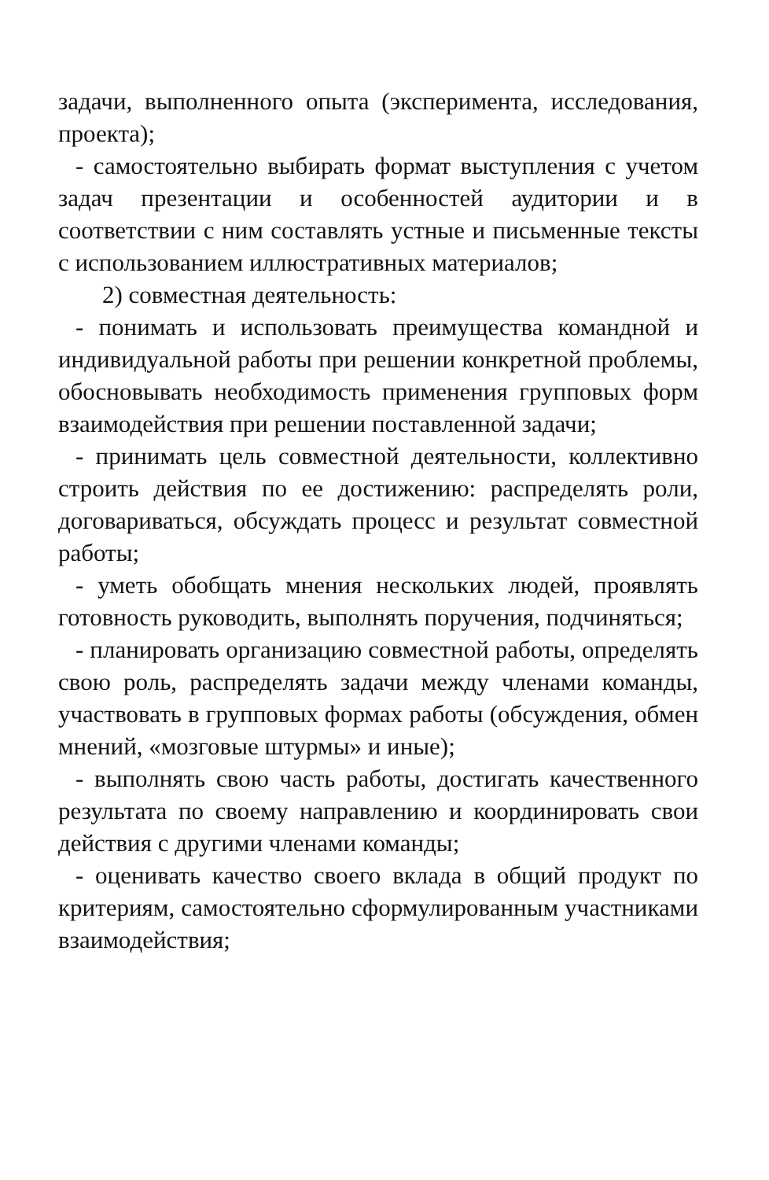задачи, выполненного опыта (эксперимента, исследования, проекта);
- самостоятельно выбирать формат выступления с учетом задач презентации и особенностей аудитории и в соответствии с ним составлять устные и письменные тексты с использованием иллюстративных материалов;
2) совместная деятельность:
- понимать и использовать преимущества командной и индивидуальной работы при решении конкретной проблемы, обосновывать необходимость применения групповых форм взаимодействия при решении поставленной задачи;
- принимать цель совместной деятельности, коллективно строить действия по ее достижению: распределять роли, договариваться, обсуждать процесс и результат совместной работы;
- уметь обобщать мнения нескольких людей, проявлять готовность руководить, выполнять поручения, подчиняться;
- планировать организацию совместной работы, определять свою роль, распределять задачи между членами команды, участвовать в групповых формах работы (обсуждения, обмен мнений, «мозговые штурмы» и иные);
- выполнять свою часть работы, достигать качественного результата по своему направлению и координировать свои действия с другими членами команды;
- оценивать качество своего вклада в общий продукт по критериям, самостоятельно сформулированным участниками взаимодействия;